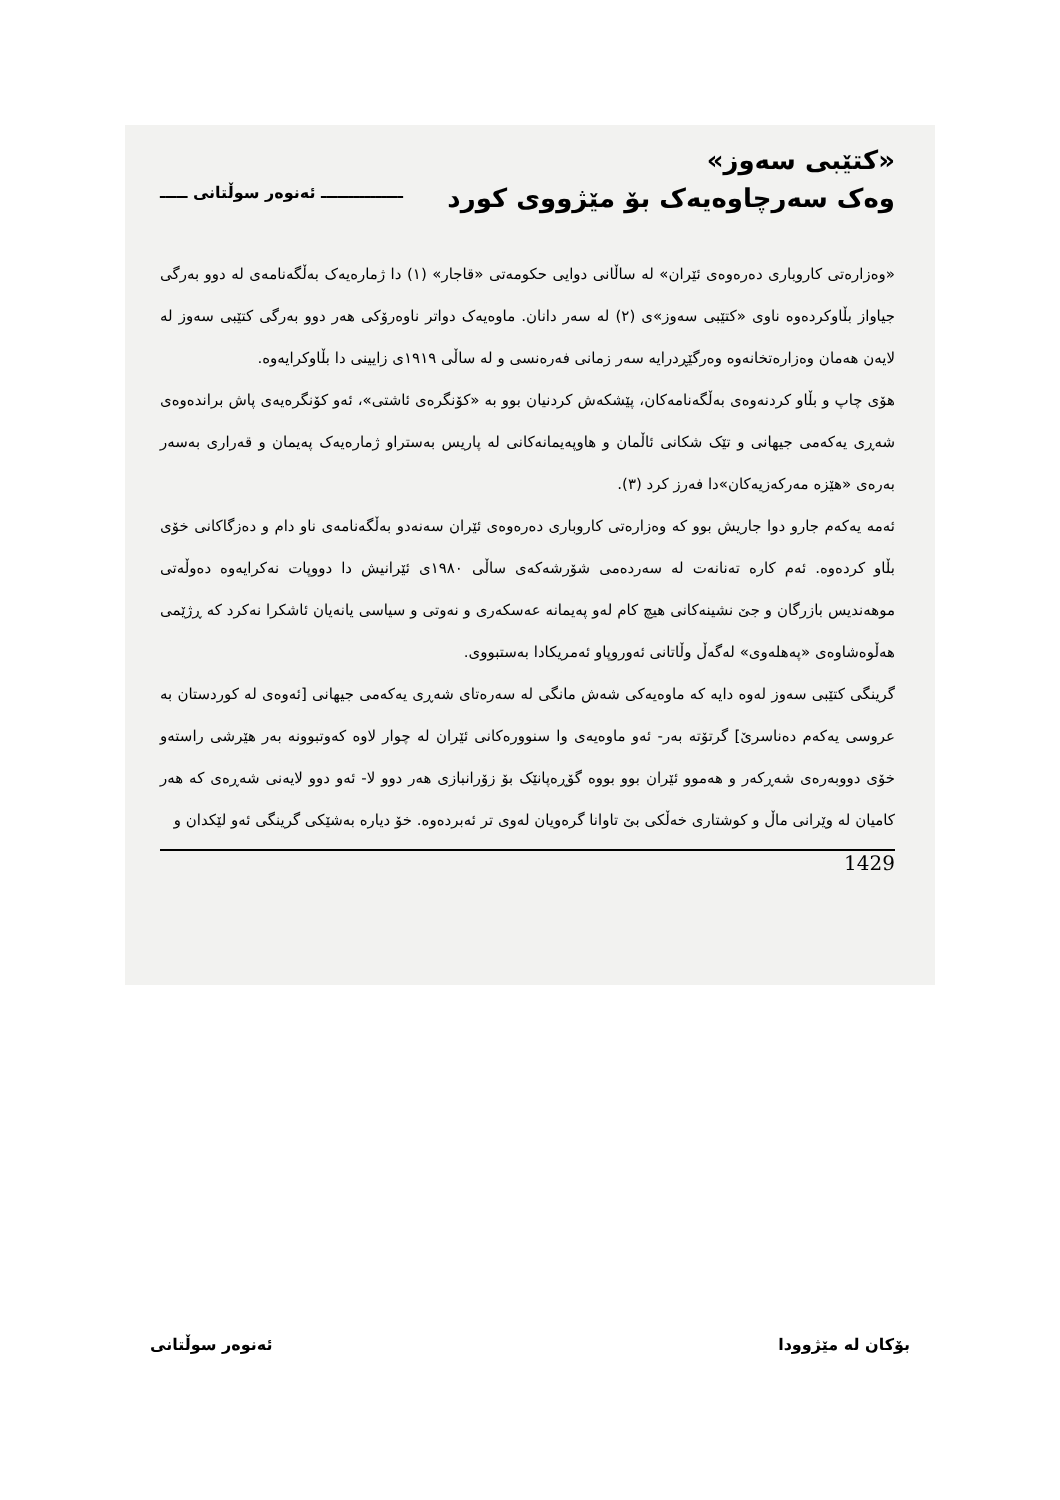«کتێبی سەوز»
وەک سەرچاوەیەک بۆ مێژووی کورد ـــــــــــــــ ئەنوەر سوڵتانی ـــــ
«وەزارەتی کاروباری دەرەوەی ئێران» لە ساڵانی دوایی حکومەتی «قاجار» (١) دا ژمارەیەک بەڵگەنامەی لە دوو بەرگی جیاواز بڵاوکردەوە ناوی «کتێبی سەوز»ی (٢) لە سەر دانان. ماوەیەک دواتر ناوەرۆکی هەر دوو بەرگی کتێبی سەوز لە لایەن هەمان وەزارەتخانەوە وەرگێڕدرایە سەر زمانی فەرەنسی و لە ساڵی ١٩١٩ی زایینی دا بڵاوکرایەوە.
هۆی چاپ و بڵاو کردنەوەی بەڵگەنامەکان، پێشکەش کردنیان بوو بە «کۆنگرەی ئاشتی»، ئەو کۆنگرەیەی پاش براندەوەی شەڕی یەکەمی جیهانی و تێک شکانی ئاڵمان و هاوپەیمانەکانی لە پاریس بەستراو ژمارەیەک پەیمان و قەراری بەسەر بەرەی «هێزە مەرکەزیەکان»دا فەرز کرد (٣).
ئەمە یەکەم جارو دوا جاریش بوو کە وەزارەتی کاروباری دەرەوەی ئێران سەنەدو بەڵگەنامەی ناو دام و دەزگاکانی خۆی بڵاو کردەوە. ئەم کارە تەنانەت لە سەردەمی شۆرشەکەی ساڵی ١٩٨٠ی ئێرانیش دا دووپات نەکرایەوە دەوڵەتی موهەندیس بازرگان و جێ نشینەکانی هیچ کام لەو پەیمانە عەسکەری و نەوتی و سیاسی یانەیان ئاشکرا نەکرد کە ڕژێمی هەڵوەشاوەی «پەهلەوی» لەگەڵ وڵاتانی ئەوروپاو ئەمریکادا بەستبووی.
گرینگی کتێبی سەوز لەوە دایە کە ماوەیەکی شەش مانگی لە سەرەتای شەڕی یەکەمی جیهانی [ئەوەی لە کوردستان بە عروسی یەکەم دەناسرێ] گرتۆتە بەر- ئەو ماوەیەی وا سنوورەکانی ئێران لە چوار لاوە کەوتبوونە بەر هێرشی راستەو خۆی دووبەرەی شەڕکەر و هەموو ئێران بوو بووە گۆڕەپانێک بۆ زۆرانبازی هەر دوو لا- ئەو دوو لایەنی شەڕەی کە هەر کامیان لە وێرانی ماڵ و کوشتاری خەڵکی بێ تاوانا گرەویان لەوی تر ئەبردەوە. خۆ دیارە بەشێکی گرینگی ئەو لێکدان و
1429
بۆکان لە مێژوودا ئەنوەر سوڵتانی